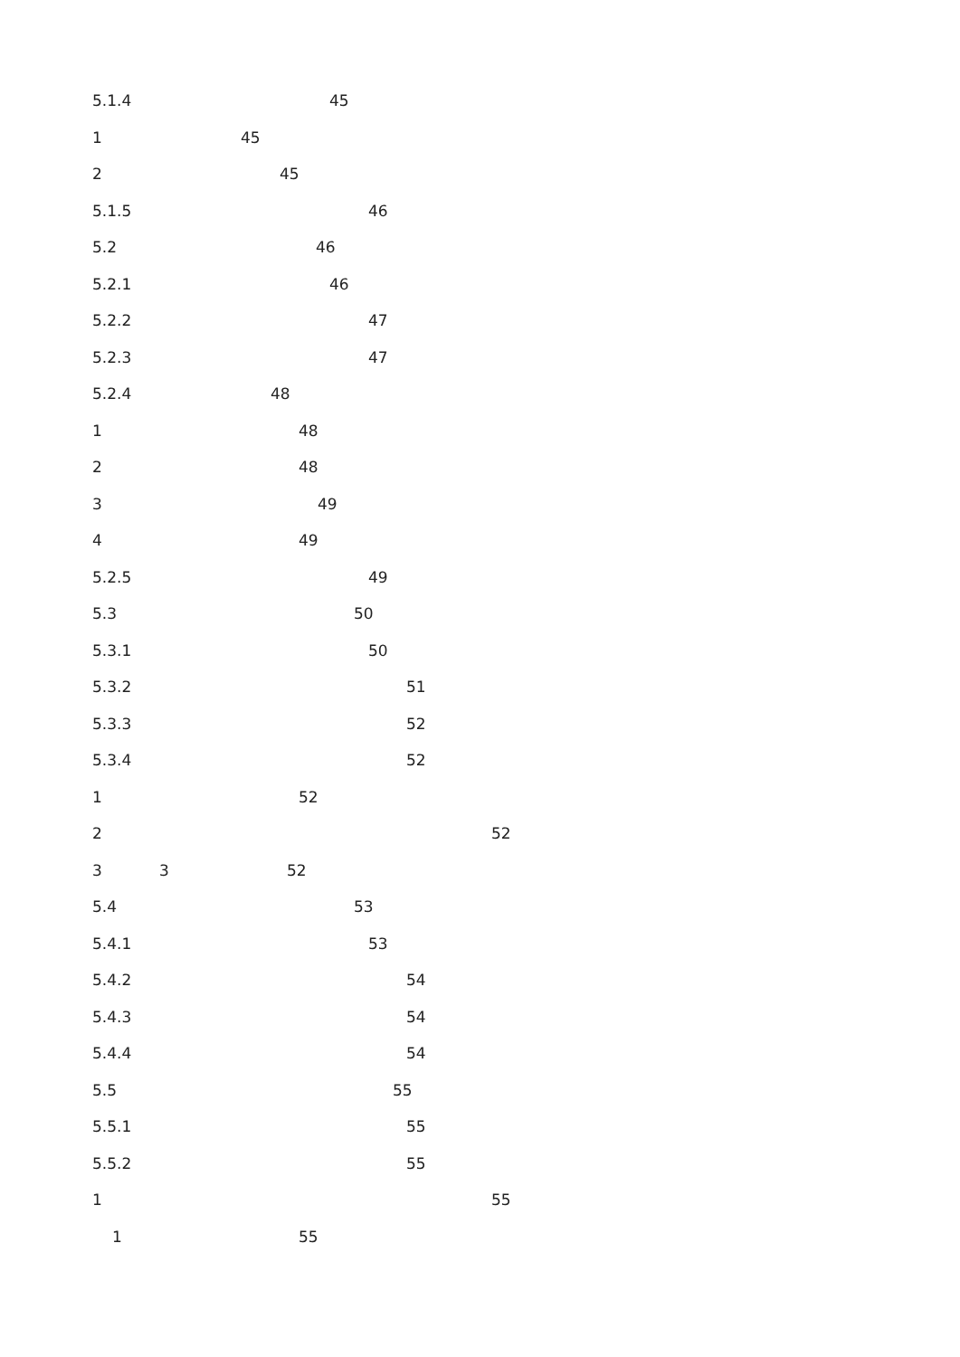5.1.4 45
1 45
2 45
5.1.5 46
5.2 46
5.2.1 46
5.2.2 47
5.2.3 47
5.2.4 48
1 48
2 48
3 49
4 49
5.2.5 49
5.3 50
5.3.1 50
5.3.2 51
5.3.3 52
5.3.4 52
1 52
2 52
3 3 52
5.4 53
5.4.1 53
5.4.2 54
5.4.3 54
5.4.4 54
5.5 55
5.5.1 55
5.5.2 55
1 55
1 55